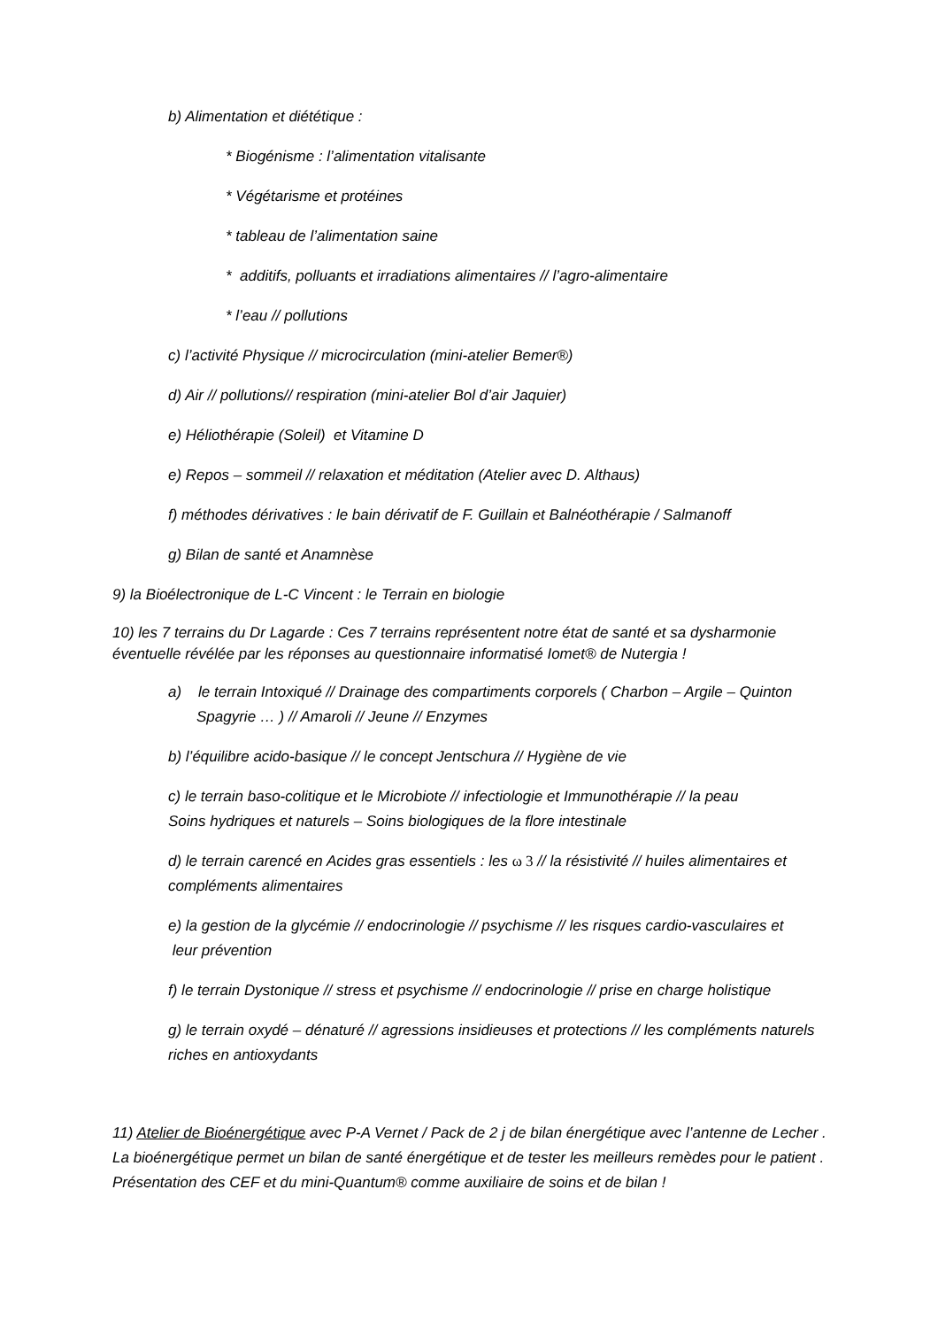b) Alimentation et diététique :
* Biogénisme : l’alimentation vitalisante
* Végétarisme et protéines
* tableau de l’alimentation saine
* additifs, polluants et irradiations alimentaires // l’agro-alimentaire
* l’eau // pollutions
c) l’activité Physique // microcirculation (mini-atelier Bemer®)
d) Air // pollutions// respiration (mini-atelier Bol d’air Jaquier)
e) Héliothérapie (Soleil) et Vitamine D
e) Repos – sommeil // relaxation et méditation (Atelier avec D. Althaus)
f) méthodes dérivatives : le bain dérivatif de F. Guillain et Balnéothérapie / Salmanoff
g) Bilan de santé et Anamnèse
9) la Bioélectronique de L-C Vincent : le Terrain en biologie
10) les 7 terrains du Dr Lagarde : Ces 7 terrains représentent notre état de santé et sa dysharmonie éventuelle révélée par les réponses au questionnaire informatisé Iomet® de Nutergia !
a) le terrain Intoxiqué // Drainage des compartiments corporels ( Charbon – Argile – Quinton Spagyrie … ) // Amaroli // Jeune // Enzymes
b) l’équilibre acido-basique // le concept Jentschura // Hygiène de vie
c) le terrain baso-colitique et le Microbiote // infectiologie et Immunothérapie // la peau
Soins hydriques et naturels – Soins biologiques de la flore intestinale
d) le terrain carencé en Acides gras essentiels : les ω 3 // la résistivité // huiles alimentaires et compléments alimentaires
e) la gestion de la glycémie // endocrinologie // psychisme // les risques cardio-vasculaires et
leur prévention
f) le terrain Dystonique // stress et psychisme // endocrinologie // prise en charge holistique
g) le terrain oxydé – dénaturé // agressions insidieuses et protections // les compléments naturels riches en antioxydants
11) Atelier de Bioénergétique avec P-A Vernet / Pack de 2 j de bilan énergétique avec l’antenne de Lecher . La bioénergétique permet un bilan de santé énergétique et de tester les meilleurs remèdes pour le patient . Présentation des CEF et du mini-Quantum® comme auxiliaire de soins et de bilan !